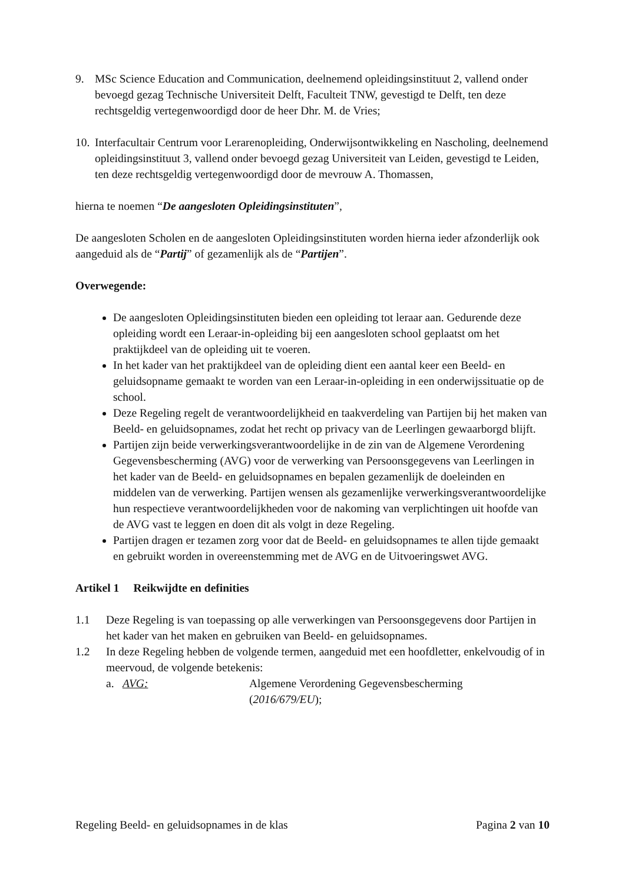9. MSc Science Education and Communication, deelnemend opleidingsinstituut 2, vallend onder bevoegd gezag Technische Universiteit Delft, Faculteit TNW, gevestigd te Delft, ten deze rechtsgeldig vertegenwoordigd door de heer Dhr. M. de Vries;
10.
Interfacultair Centrum voor Lerarenopleiding, Onderwijsontwikkeling en Nascholing, deelnemend opleidingsinstituut 3, vallend onder bevoegd gezag Universiteit van Leiden, gevestigd te Leiden, ten deze rechtsgeldig vertegenwoordigd door de mevrouw A. Thomassen,
hierna te noemen “De aangesloten Opleidingsinstituten”,
De aangesloten Scholen en de aangesloten Opleidingsinstituten worden hierna ieder afzonderlijk ook aangeduid als de “Partij” of gezamenlijk als de “Partijen”.
Overwegende:
De aangesloten Opleidingsinstituten bieden een opleiding tot leraar aan. Gedurende deze opleiding wordt een Leraar-in-opleiding bij een aangesloten school geplaatst om het praktijkdeel van de opleiding uit te voeren.
In het kader van het praktijkdeel van de opleiding dient een aantal keer een Beeld- en geluidsopname gemaakt te worden van een Leraar-in-opleiding in een onderwijssituatie op de school.
Deze Regeling regelt de verantwoordelijkheid en taakverdeling van Partijen bij het maken van Beeld- en geluidsopnames, zodat het recht op privacy van de Leerlingen gewaarborgd blijft.
Partijen zijn beide verwerkingsverantwoordelijke in de zin van de Algemene Verordening Gegevensbescherming (AVG) voor de verwerking van Persoonsgegevens van Leerlingen in het kader van de Beeld- en geluidsopnames en bepalen gezamenlijk de doeleinden en middelen van de verwerking. Partijen wensen als gezamenlijke verwerkingsverantwoordelijke hun respectieve verantwoordelijkheden voor de nakoming van verplichtingen uit hoofde van de AVG vast te leggen en doen dit als volgt in deze Regeling.
Partijen dragen er tezamen zorg voor dat de Beeld- en geluidsopnames te allen tijde gemaakt en gebruikt worden in overeenstemming met de AVG en de Uitvoeringswet AVG.
Artikel 1 Reikwijdte en definities
1.1 Deze Regeling is van toepassing op alle verwerkingen van Persoonsgegevens door Partijen in het kader van het maken en gebruiken van Beeld- en geluidsopnames.
1.2 In deze Regeling hebben de volgende termen, aangeduid met een hoofdletter, enkelvoudig of in meervoud, de volgende betekenis:
a. AVG: Algemene Verordening Gegevensbescherming
(2016/679/EU);
Regeling Beeld- en geluidsopnames in de klas Pagina 2 van 10